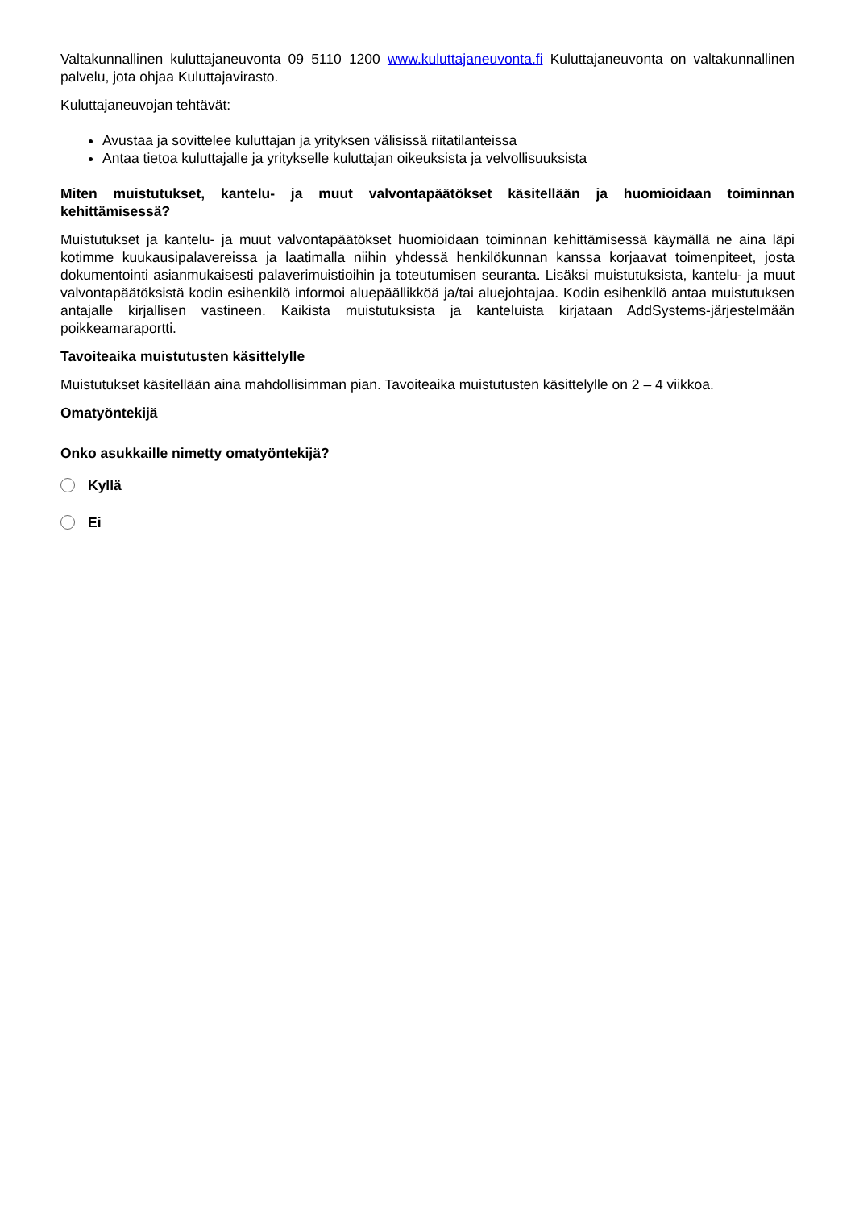Valtakunnallinen kuluttajaneuvonta 09 5110 1200 www.kuluttajaneuvonta.fi Kuluttajaneuvonta on valtakunnallinen palvelu, jota ohjaa Kuluttajavirasto.
Kuluttajaneuvojan tehtävät:
Avustaa ja sovittelee kuluttajan ja yrityksen välisissä riitatilanteissa
Antaa tietoa kuluttajalle ja yritykselle kuluttajan oikeuksista ja velvollisuuksista
Miten muistutukset, kantelu- ja muut valvontapäätökset käsitellään ja huomioidaan toiminnan kehittämisessä?
Muistutukset ja kantelu- ja muut valvontapäätökset huomioidaan toiminnan kehittämisessä käymällä ne aina läpi kotimme kuukausipalavereissa ja laatimalla niihin yhdessä henkilökunnan kanssa korjaavat toimenpiteet, josta dokumentointi asianmukaisesti palaverimuistioihin ja toteutumisen seuranta. Lisäksi muistutuksista, kantelu- ja muut valvontapäätöksistä kodin esihenkilö informoi aluepäällikköä ja/tai aluejohtajaa. Kodin esihenkilö antaa muistutuksen antajalle kirjallisen vastineen. Kaikista muistutuksista ja kanteluista kirjataan AddSystems-järjestelmään poikkeamaraportti.
Tavoiteaika muistutusten käsittelylle
Muistutukset käsitellään aina mahdollisimman pian. Tavoiteaika muistutusten käsittelylle on 2 – 4 viikkoa.
Omatyöntekijä
Onko asukkaille nimetty omatyöntekijä?
Kyllä
Ei